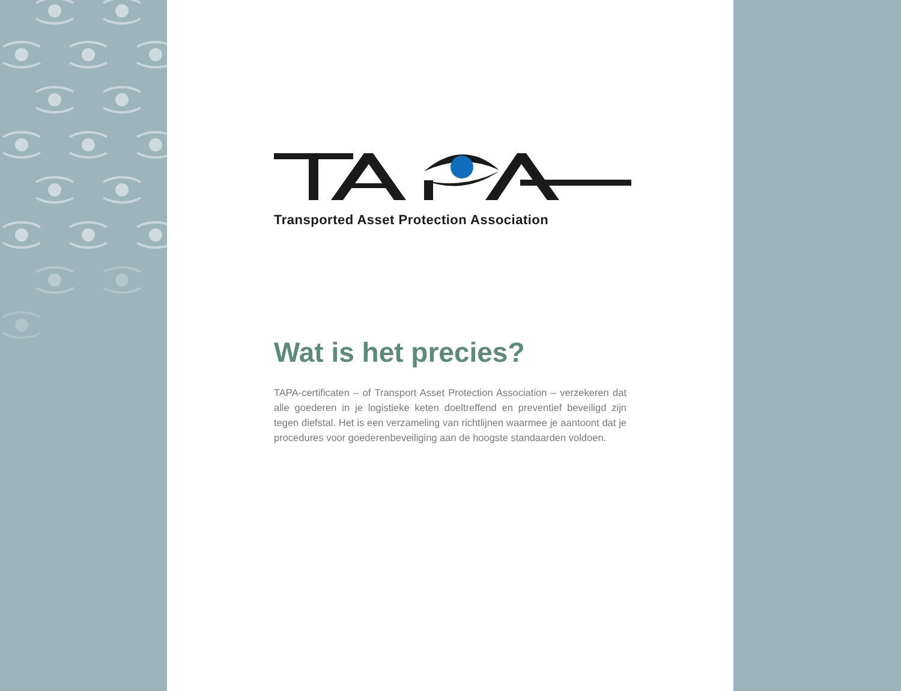Transported Asset Protection Association
Wat is het precies?
TAPA-certificaten – of Transport Asset Protection Association – verzekeren dat alle goederen in je logistieke keten doeltreffend en preventief beveiligd zijn tegen diefstal. Het is een verzameling van richtlijnen waarmee je aantoont dat je procedures voor goederenbeveiliging aan de hoogste standaarden voldoen.